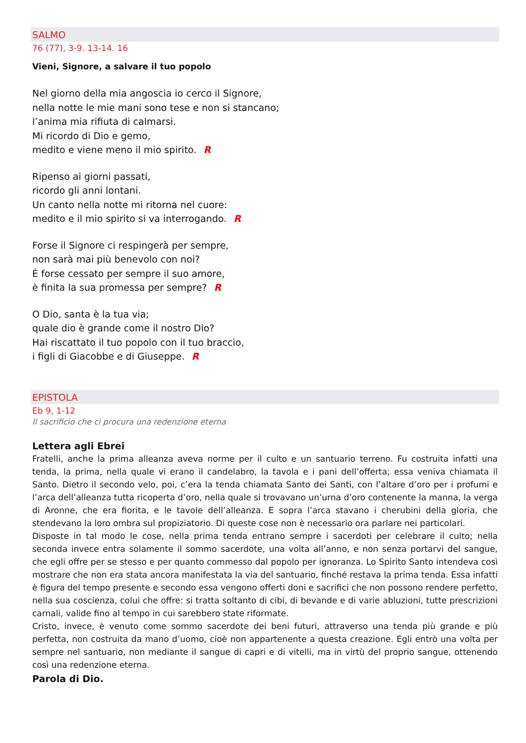SALMO
76 (77), 3-9. 13-14. 16
Vieni, Signore, a salvare il tuo popolo
Nel giorno della mia angoscia io cerco il Signore,
nella notte le mie mani sono tese e non si stancano;
l’anima mia rifiuta di calmarsi.
Mi ricordo di Dio e gemo,
medito e viene meno il mio spirito. R
Ripenso ai giorni passati,
ricordo gli anni lontani.
Un canto nella notte mi ritorna nel cuore:
medito e il mio spirito si va interrogando. R
Forse il Signore ci respingerà per sempre,
non sarà mai più benevolo con noi?
È forse cessato per sempre il suo amore,
è finita la sua promessa per sempre? R
O Dio, santa è la tua via;
quale dio è grande come il nostro Dio?
Hai riscattato il tuo popolo con il tuo braccio,
i figli di Giacobbe e di Giuseppe. R
EPISTOLA
Eb 9, 1-12
Il sacrificio che ci procura una redenzione eterna
Lettera agli Ebrei
Fratelli, anche la prima alleanza aveva norme per il culto e un santuario terreno. Fu costruita infatti una tenda, la prima, nella quale vi erano il candelabro, la tavola e i pani dell’offerta; essa veniva chiamata il Santo. Dietro il secondo velo, poi, c’era la tenda chiamata Santo dei Santi, con l’altare d’oro per i profumi e l’arca dell’alleanza tutta ricoperta d’oro, nella quale si trovavano un’urna d’oro contenente la manna, la verga di Aronne, che era fiorita, e le tavole dell’alleanza. E sopra l’arca stavano i cherubini della gloria, che stendevano la loro ombra sul propiziatorio. Di queste cose non è necessario ora parlare nei particolari.
Disposte in tal modo le cose, nella prima tenda entrano sempre i sacerdoti per celebrare il culto; nella seconda invece entra solamente il sommo sacerdote, una volta all’anno, e non senza portarvi del sangue, che egli offre per se stesso e per quanto commesso dal popolo per ignoranza. Lo Spirito Santo intendeva così mostrare che non era stata ancora manifestata la via del santuario, finché restava la prima tenda. Essa infatti è figura del tempo presente e secondo essa vengono offerti doni e sacrifici che non possono rendere perfetto, nella sua coscienza, colui che offre: si tratta soltanto di cibi, di bevande e di varie abluzioni, tutte prescrizioni carnali, valide fino al tempo in cui sarebbero state riformate.
Cristo, invece, è venuto come sommo sacerdote dei beni futuri, attraverso una tenda più grande e più perfetta, non costruita da mano d’uomo, cioè non appartenente a questa creazione. Egli entrò una volta per sempre nel santuario, non mediante il sangue di capri e di vitelli, ma in virtù del proprio sangue, ottenendo così una redenzione eterna.
Parola di Dio.